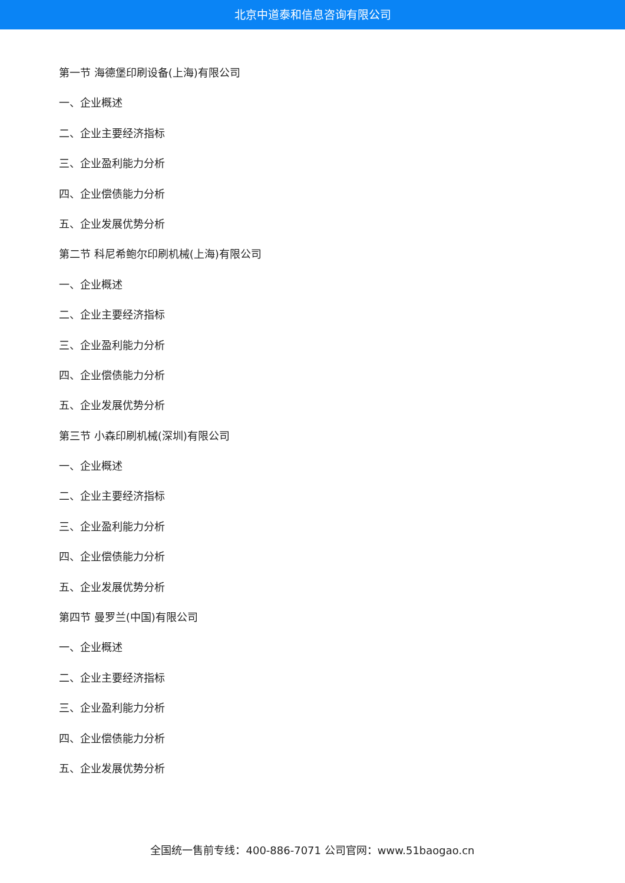北京中道泰和信息咨询有限公司
第一节 海德堡印刷设备(上海)有限公司
一、企业概述
二、企业主要经济指标
三、企业盈利能力分析
四、企业偿债能力分析
五、企业发展优势分析
第二节 科尼希鲍尔印刷机械(上海)有限公司
一、企业概述
二、企业主要经济指标
三、企业盈利能力分析
四、企业偿债能力分析
五、企业发展优势分析
第三节 小森印刷机械(深圳)有限公司
一、企业概述
二、企业主要经济指标
三、企业盈利能力分析
四、企业偿债能力分析
五、企业发展优势分析
第四节 曼罗兰(中国)有限公司
一、企业概述
二、企业主要经济指标
三、企业盈利能力分析
四、企业偿债能力分析
五、企业发展优势分析
全国统一售前专线：400-886-7071 公司官网：www.51baogao.cn